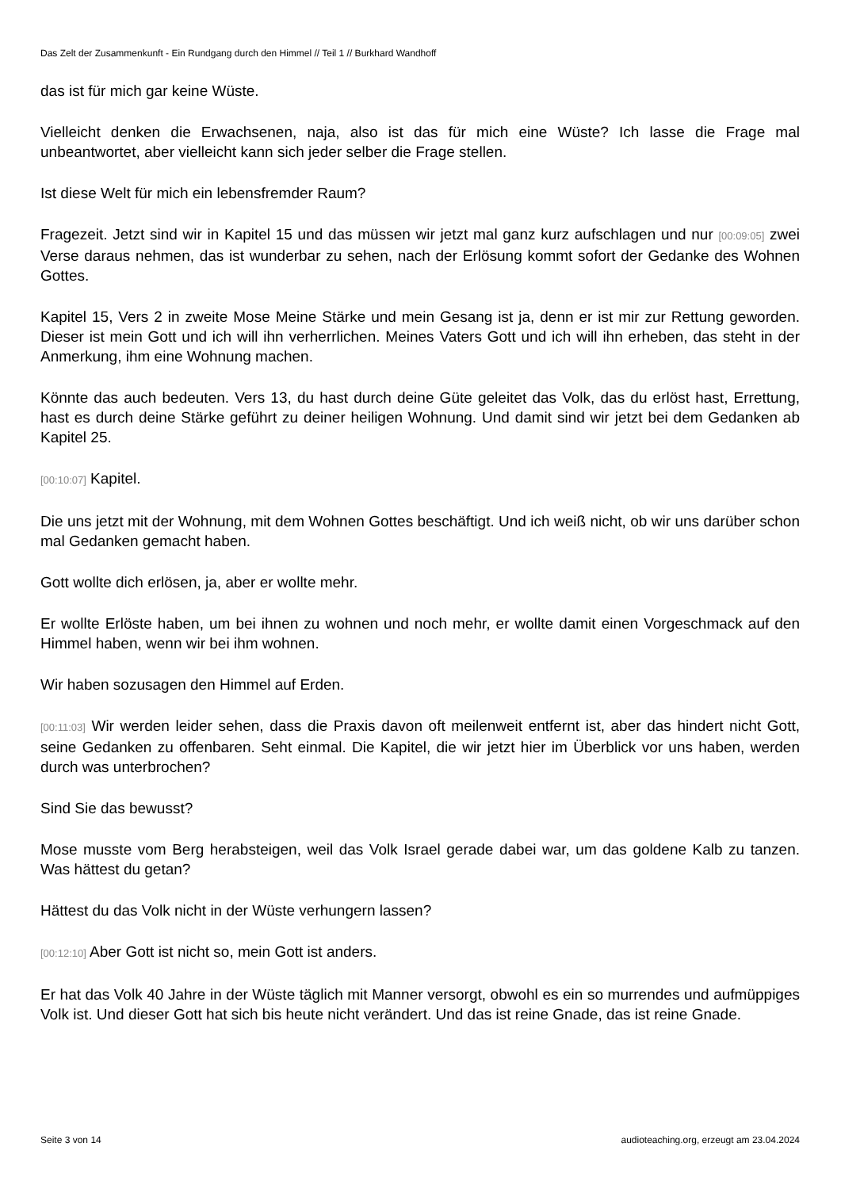Das Zelt der Zusammenkunft - Ein Rundgang durch den Himmel // Teil 1 // Burkhard Wandhoff
das ist für mich gar keine Wüste.
Vielleicht denken die Erwachsenen, naja, also ist das für mich eine Wüste? Ich lasse die Frage mal unbeantwortet, aber vielleicht kann sich jeder selber die Frage stellen.
Ist diese Welt für mich ein lebensfremder Raum?
Fragezeit. Jetzt sind wir in Kapitel 15 und das müssen wir jetzt mal ganz kurz aufschlagen und nur [00:09:05] zwei Verse daraus nehmen, das ist wunderbar zu sehen, nach der Erlösung kommt sofort der Gedanke des Wohnen Gottes.
Kapitel 15, Vers 2 in zweite Mose Meine Stärke und mein Gesang ist ja, denn er ist mir zur Rettung geworden. Dieser ist mein Gott und ich will ihn verherrlichen. Meines Vaters Gott und ich will ihn erheben, das steht in der Anmerkung, ihm eine Wohnung machen.
Könnte das auch bedeuten. Vers 13, du hast durch deine Güte geleitet das Volk, das du erlöst hast, Errettung, hast es durch deine Stärke geführt zu deiner heiligen Wohnung. Und damit sind wir jetzt bei dem Gedanken ab Kapitel 25.
[00:10:07] Kapitel.
Die uns jetzt mit der Wohnung, mit dem Wohnen Gottes beschäftigt. Und ich weiß nicht, ob wir uns darüber schon mal Gedanken gemacht haben.
Gott wollte dich erlösen, ja, aber er wollte mehr.
Er wollte Erlöste haben, um bei ihnen zu wohnen und noch mehr, er wollte damit einen Vorgeschmack auf den Himmel haben, wenn wir bei ihm wohnen.
Wir haben sozusagen den Himmel auf Erden.
[00:11:03] Wir werden leider sehen, dass die Praxis davon oft meilenweit entfernt ist, aber das hindert nicht Gott, seine Gedanken zu offenbaren. Seht einmal. Die Kapitel, die wir jetzt hier im Überblick vor uns haben, werden durch was unterbrochen?
Sind Sie das bewusst?
Mose musste vom Berg herabsteigen, weil das Volk Israel gerade dabei war, um das goldene Kalb zu tanzen. Was hättest du getan?
Hättest du das Volk nicht in der Wüste verhungern lassen?
[00:12:10] Aber Gott ist nicht so, mein Gott ist anders.
Er hat das Volk 40 Jahre in der Wüste täglich mit Manner versorgt, obwohl es ein so murrendes und aufmüppiges Volk ist. Und dieser Gott hat sich bis heute nicht verändert. Und das ist reine Gnade, das ist reine Gnade.
Seite 3 von 14 audioteaching.org, erzeugt am 23.04.2024